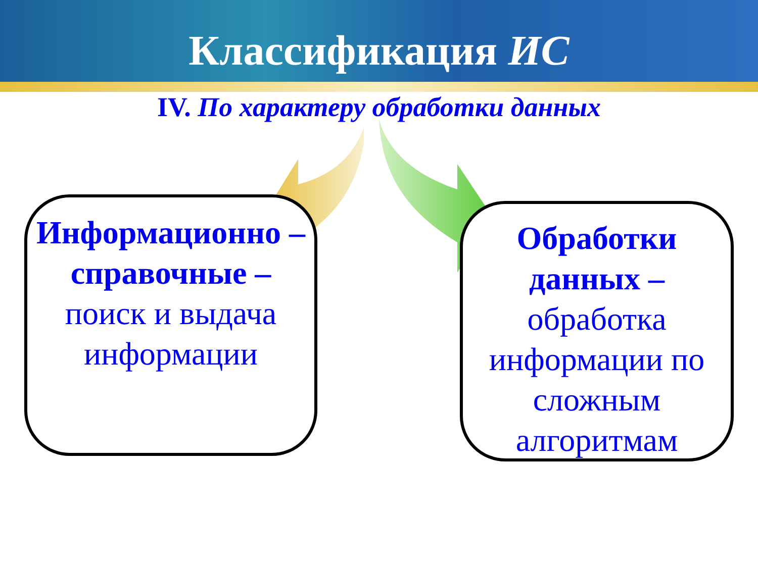Классификация ИС
IV. По характеру обработки данных
Информационно – справочные –
поиск и выдача информации
Обработки данных –
обработка информации по сложным алгоритмам